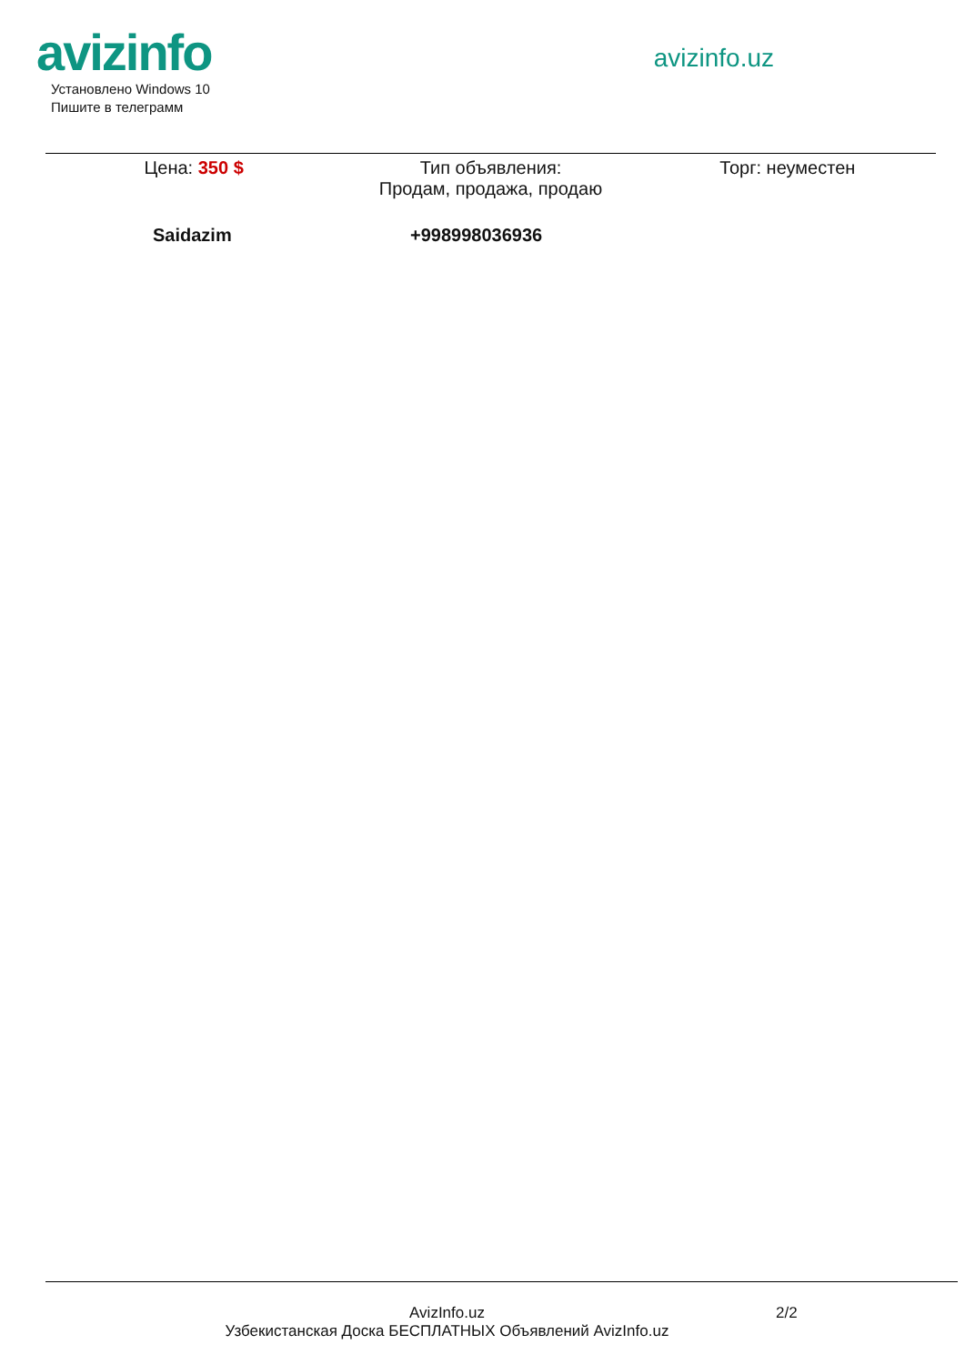avizinfo
Установлено Windows 10
Пишите в телеграмм
avizinfo.uz
Цена: 350 $ Тип объявления:
Продам, продажа, продаю
Торг: неуместен
Saidazim +998998036936
AvizInfo.uz
Узбекистанская Доска БЕСПЛАТНЫХ Объявлений AvizInfo.uz
2/2